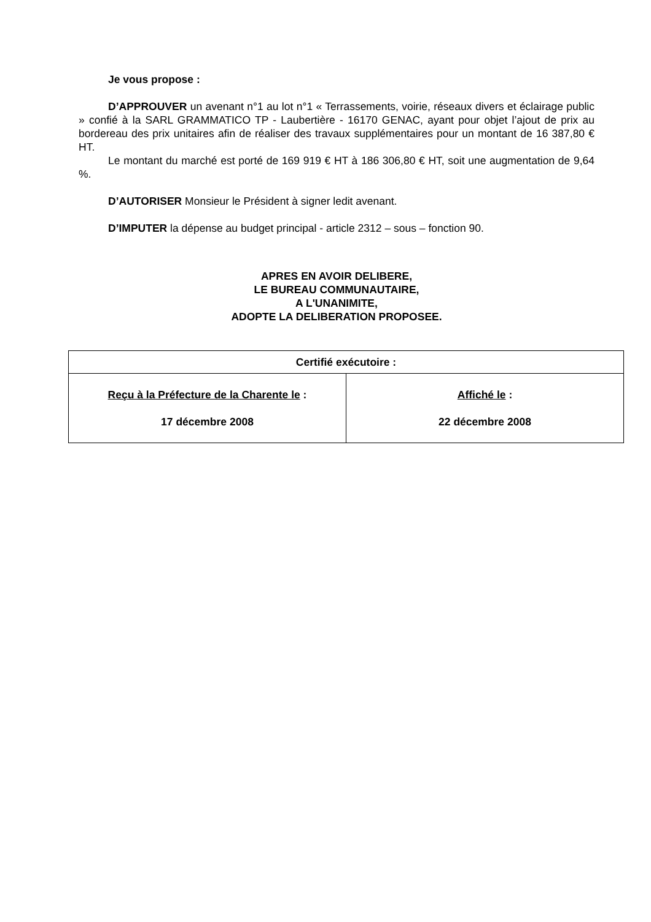Je vous propose :
D’APPROUVER un avenant n°1 au lot n°1 « Terrassements, voirie, réseaux divers et éclairage public » confié à la SARL GRAMMATICO TP - Laubertière - 16170 GENAC, ayant pour objet l’ajout de prix au bordereau des prix unitaires afin de réaliser des travaux supplémentaires pour un montant de 16 387,80 € HT.
Le montant du marché est porté de 169 919 € HT à 186 306,80 € HT, soit une augmentation de 9,64 %.
D’AUTORISER Monsieur le Président à signer ledit avenant.
D’IMPUTER la dépense au budget principal - article 2312 – sous – fonction 90.
APRES EN AVOIR DELIBERE,
LE BUREAU COMMUNAUTAIRE,
A L'UNANIMITE,
ADOPTE LA DELIBERATION PROPOSEE.
| Certifié exécutoire : | |
| --- | --- |
| Reçu à la Préfecture de la Charente le : 17 décembre 2008 | Affiché le : 22 décembre 2008 |